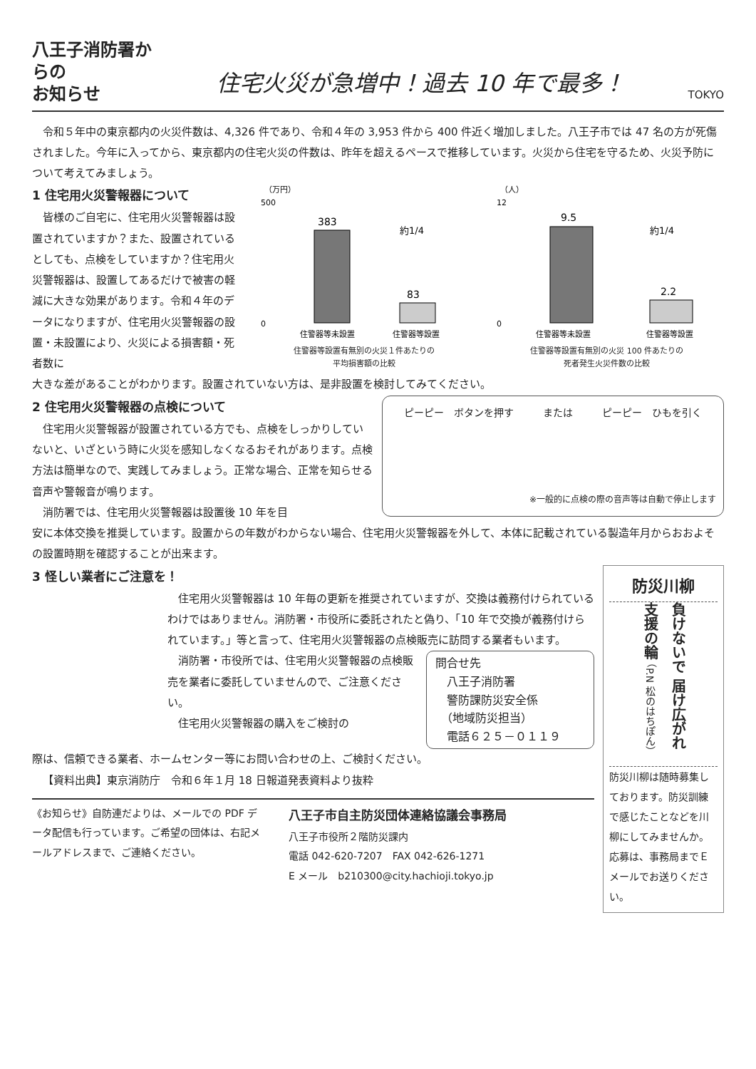八王子消防署からの
お知らせ
住宅火災が急増中！過去 10 年で最多！
TOKYO
令和５年中の東京都内の火災件数は、4,326 件であり、令和４年の 3,953 件から 400 件近く増加しました。八王子市では 47 名の方が死傷されました。今年に入ってから、東京都内の住宅火災の件数は、昨年を超えるペースで推移しています。火災から住宅を守るため、火災予防について考えてみましょう。
1 住宅用火災警報器について
皆様のご自宅に、住宅用火災警報器は設置されていますか？また、設置されているとしても、点検をしていますか？住宅用火災警報器は、設置してあるだけで被害の軽減に大きな効果があります。令和４年のデータになりますが、住宅用火災警報器の設置・未設置により、火災による損害額・死者数に
（万円）
500
0
383
83
約1/4
住警器等未設置
住警器等設置
住警器等設置有無別の火災１件あたりの
平均損害額の比較
（人）
12
0
9.5
2.2
約1/4
住警器等未設置
住警器等設置
住警器等設置有無別の火災 100 件あたりの
死者発生火災件数の比較
大きな差があることがわかります。設置されていない方は、是非設置を検討してみてください。
2 住宅用火災警報器の点検について
住宅用火災警報器が設置されている方でも、点検をしっかりしていないと、いざという時に火災を感知しなくなるおそれがあります。点検方法は簡単なので、実践してみましょう。正常な場合、正常を知らせる音声や警報音が鳴ります。
消防署では、住宅用火災警報器は設置後 10 年を目
ピーピー　ボタンを押す または ピーピー　ひもを引く
※一般的に点検の際の音声等は自動で停止します
安に本体交換を推奨しています。設置からの年数がわからない場合、住宅用火災警報器を外して、本体に記載されている製造年月からおおよその設置時期を確認することが出来ます。
3 怪しい業者にご注意を！
住宅用火災警報器は 10 年毎の更新を推奨されていますが、交換は義務付けられているわけではありません。消防署・市役所に委託されたと偽り、「10 年で交換が義務付けられています。」等と言って、住宅用火災警報器の点検販売に訪問する業者もいます。
消防署・市役所では、住宅用火災警報器の点検販売を業者に委託していませんので、ご注意ください。
住宅用火災警報器の購入をご検討の
問合せ先
　八王子消防署
　警防課防災安全係
　（地域防災担当）
　電話６２５－０１１９
際は、信頼できる業者、ホームセンター等にお問い合わせの上、ご検討ください。
【資料出典】東京消防庁　令和６年１月 18 日報道発表資料より抜粋
《お知らせ》自防連だよりは、メールでの PDF データ配信も行っています。ご希望の団体は、右記メールアドレスまで、ご連絡ください。
八王子市自主防災団体連絡協議会事務局
八王子市役所２階防災課内
電話 042-620-7207　FAX 042-626-1271
E メール　b210300@city.hachioji.tokyo.jp
防災川柳
負けないで 届け広がれ 支援の輪 （P.N 松のはちぽん）
防災川柳は随時募集しております。防災訓練で感じたことなどを川柳にしてみませんか。応募は、事務局までＥメールでお送りください。